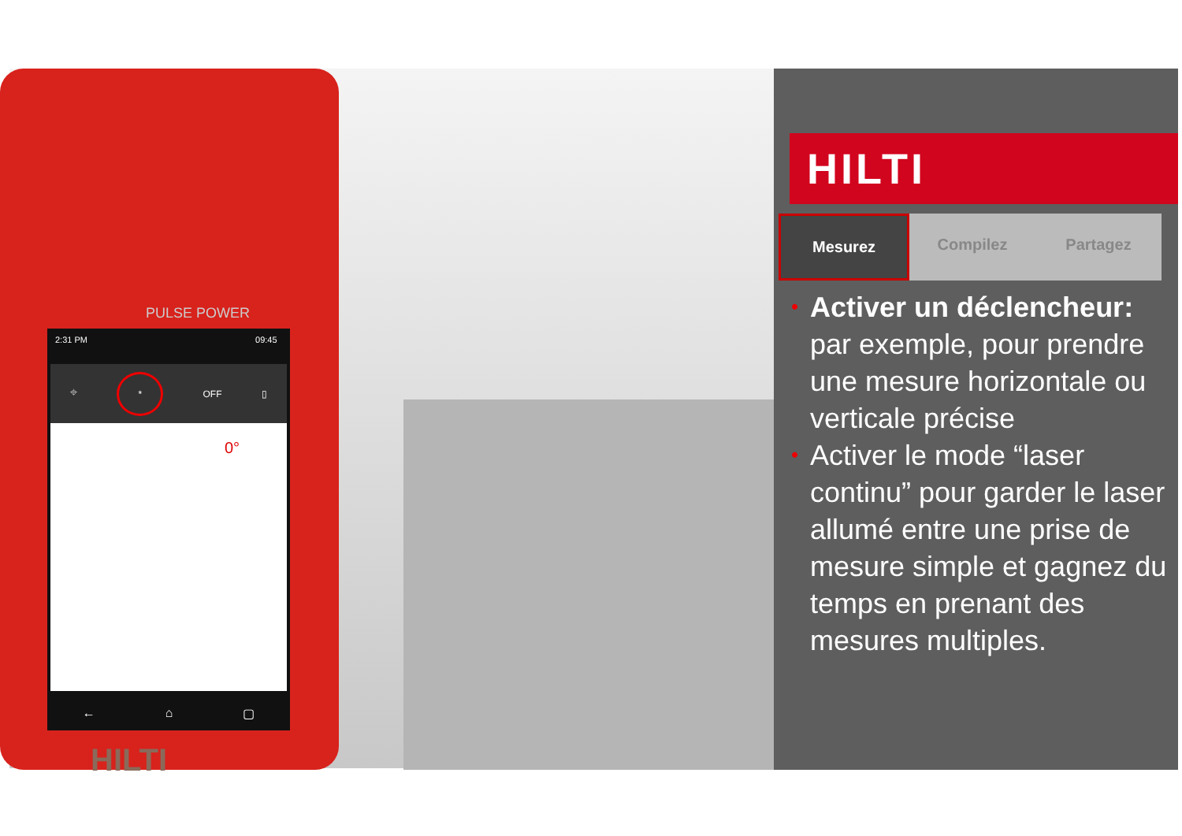PULSE POWER
2:31 PM 09:45
⌖ * OFF ▯
0°
← ⌂ ▢
HILTI
HILTI
Mesurez Compilez Partagez
• Activer un déclencheur: par exemple, pour prendre une mesure horizontale ou verticale précise
• Activer le mode “laser continu” pour garder le laser allumé entre une prise de mesure simple et gagnez du temps en prenant des mesures multiples.